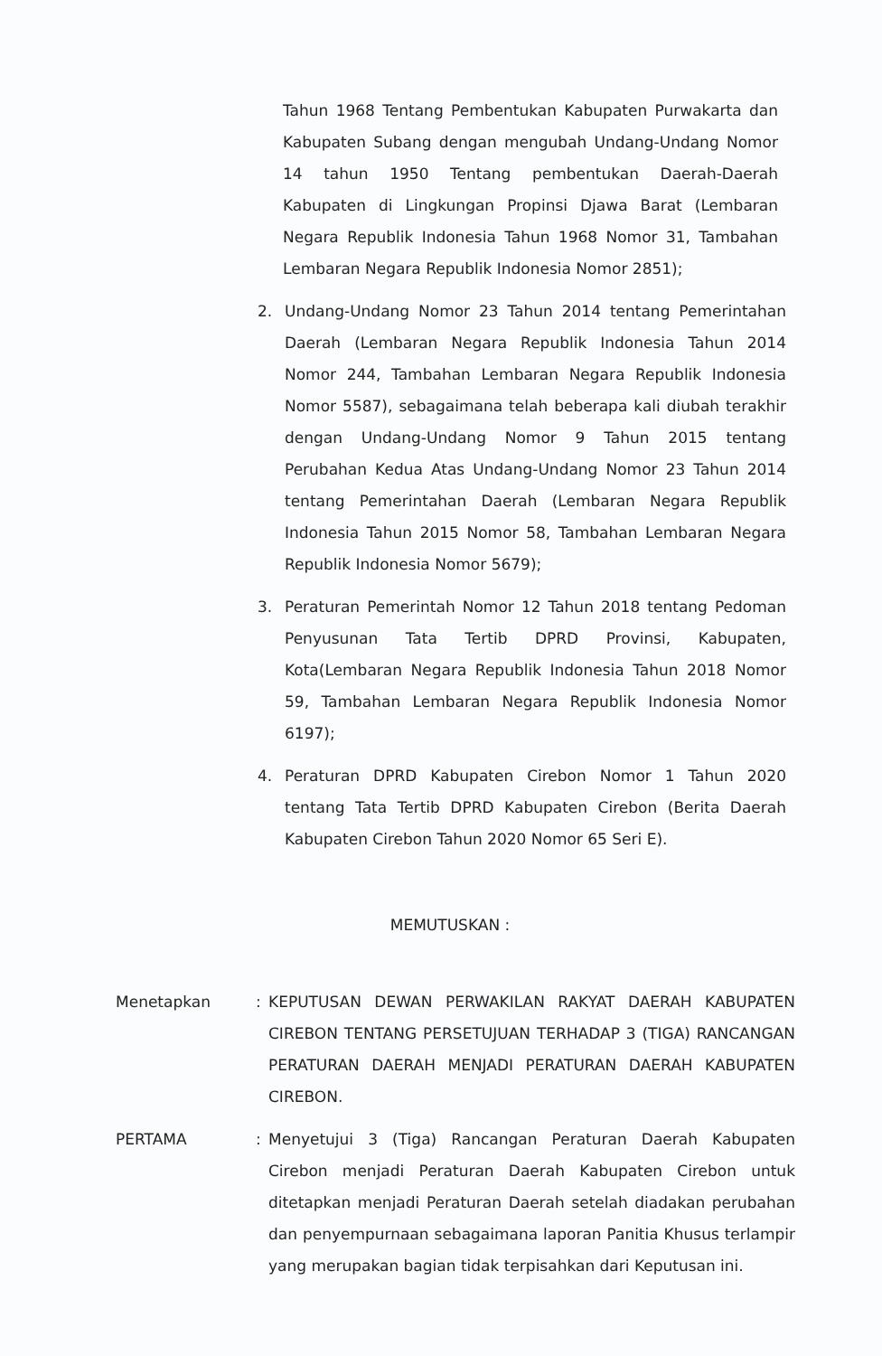Tahun 1968 Tentang Pembentukan Kabupaten Purwakarta dan Kabupaten Subang dengan mengubah Undang-Undang Nomor 14 tahun 1950 Tentang pembentukan Daerah-Daerah Kabupaten di Lingkungan Propinsi Djawa Barat (Lembaran Negara Republik Indonesia Tahun 1968 Nomor 31, Tambahan Lembaran Negara Republik Indonesia Nomor 2851);
2. Undang-Undang Nomor 23 Tahun 2014 tentang Pemerintahan Daerah (Lembaran Negara Republik Indonesia Tahun 2014 Nomor 244, Tambahan Lembaran Negara Republik Indonesia Nomor 5587), sebagaimana telah beberapa kali diubah terakhir dengan Undang-Undang Nomor 9 Tahun 2015 tentang Perubahan Kedua Atas Undang-Undang Nomor 23 Tahun 2014 tentang Pemerintahan Daerah (Lembaran Negara Republik Indonesia Tahun 2015 Nomor 58, Tambahan Lembaran Negara Republik Indonesia Nomor 5679);
3. Peraturan Pemerintah Nomor 12 Tahun 2018 tentang Pedoman Penyusunan Tata Tertib DPRD Provinsi, Kabupaten, Kota(Lembaran Negara Republik Indonesia Tahun 2018 Nomor 59, Tambahan Lembaran Negara Republik Indonesia Nomor 6197);
4. Peraturan DPRD Kabupaten Cirebon Nomor 1 Tahun 2020 tentang Tata Tertib DPRD Kabupaten Cirebon (Berita Daerah Kabupaten Cirebon Tahun 2020 Nomor 65 Seri E).
MEMUTUSKAN :
Menetapkan: KEPUTUSAN DEWAN PERWAKILAN RAKYAT DAERAH KABUPATEN CIREBON TENTANG PERSETUJUAN TERHADAP 3 (TIGA) RANCANGAN PERATURAN DAERAH MENJADI PERATURAN DAERAH KABUPATEN CIREBON.
PERTAMA: Menyetujui 3 (Tiga) Rancangan Peraturan Daerah Kabupaten Cirebon menjadi Peraturan Daerah Kabupaten Cirebon untuk ditetapkan menjadi Peraturan Daerah setelah diadakan perubahan dan penyempurnaan sebagaimana laporan Panitia Khusus terlampir yang merupakan bagian tidak terpisahkan dari Keputusan ini.